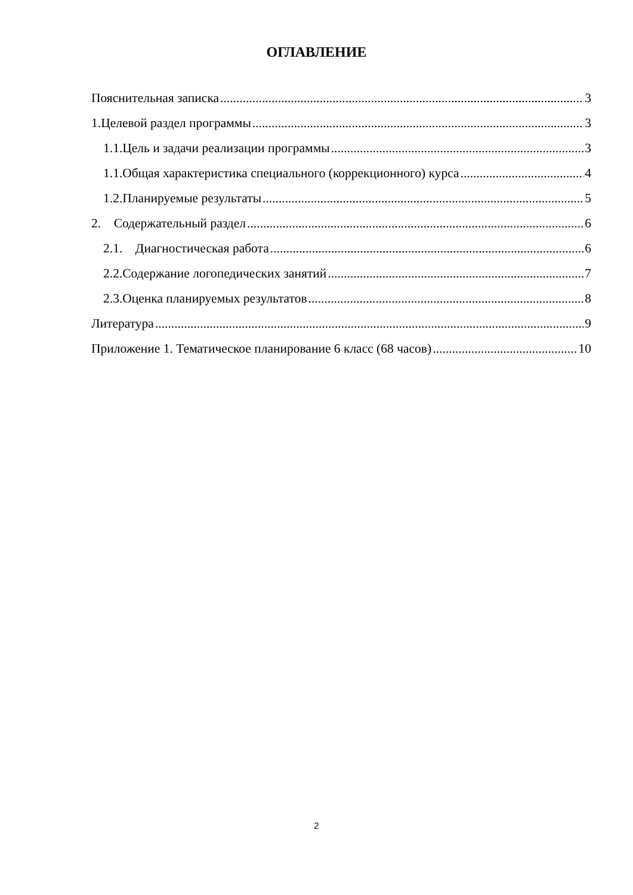ОГЛАВЛЕНИЕ
Пояснительная записка 3
1.Целевой раздел программы 3
1.1.Цель и задачи реализации программы 3
1.1.Общая характеристика специального (коррекционного) курса 4
1.2.Планируемые результаты 5
2. Содержательный раздел 6
2.1. Диагностическая работа 6
2.2.Содержание логопедических занятий 7
2.3.Оценка планируемых результатов 8
Литература 9
Приложение 1. Тематическое планирование 6 класс (68 часов) 10
2